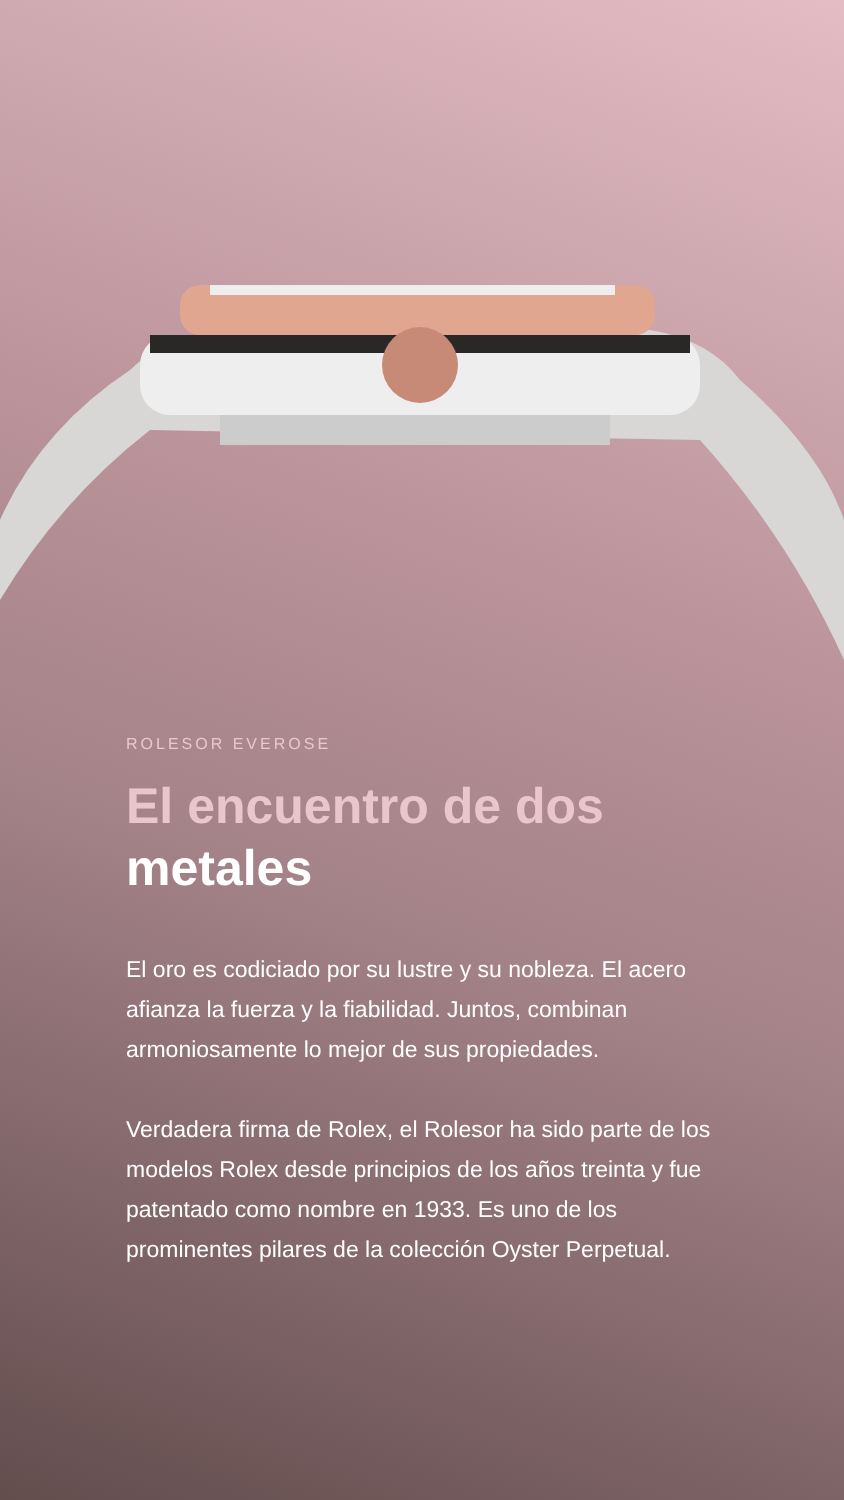ROLESOR EVEROSE
El encuentro de dos
metales
El oro es codiciado por su lustre y su nobleza. El acero afianza la fuerza y la fiabilidad. Juntos, combinan armoniosamente lo mejor de sus propiedades.
Verdadera firma de Rolex, el Rolesor ha sido parte de los modelos Rolex desde principios de los años treinta y fue patentado como nombre en 1933. Es uno de los prominentes pilares de la colección Oyster Perpetual.